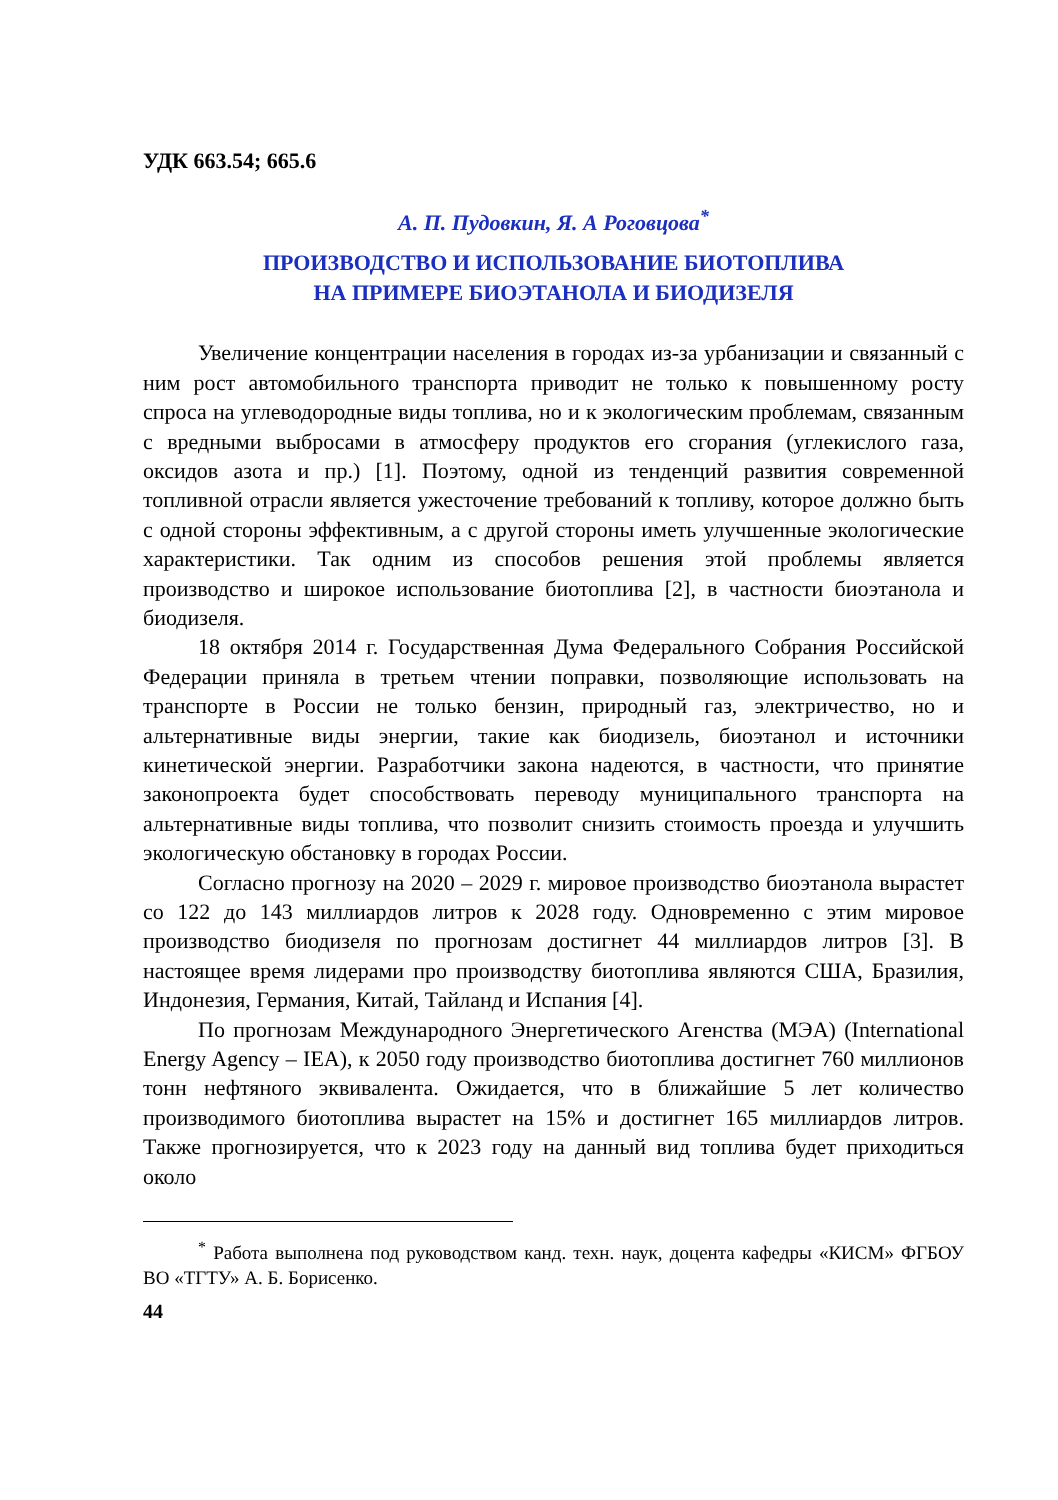УДК 663.54; 665.6
А. П. Пудовкин, Я. А Роговцова<sup>*</sup>
ПРОИЗВОДСТВО И ИСПОЛЬЗОВАНИЕ БИОТОПЛИВА
НА ПРИМЕРЕ БИОЭТАНОЛА И БИОДИЗЕЛЯ
Увеличение концентрации населения в городах из-за урбанизации и связанный с ним рост автомобильного транспорта приводит не только к повышенному росту спроса на углеводородные виды топлива, но и к экологическим проблемам, связанным с вредными выбросами в атмосферу продуктов его сгорания (углекислого газа, оксидов азота и пр.) [1]. Поэтому, одной из тенденций развития современной топливной отрасли является ужесточение требований к топливу, которое должно быть с одной стороны эффективным, а с другой стороны иметь улучшенные экологические характеристики. Так одним из способов решения этой проблемы является производство и широкое использование биотоплива [2], в частности биоэтанола и биодизеля.
18 октября 2014 г. Государственная Дума Федерального Собрания Российской Федерации приняла в третьем чтении поправки, позволяющие использовать на транспорте в России не только бензин, природный газ, электричество, но и альтернативные виды энергии, такие как биодизель, биоэтанол и источники кинетической энергии. Разработчики закона надеются, в частности, что принятие законопроекта будет способствовать переводу муниципального транспорта на альтернативные виды топлива, что позволит снизить стоимость проезда и улучшить экологическую обстановку в городах России.
Согласно прогнозу на 2020 – 2029 г. мировое производство биоэтанола вырастет со 122 до 143 миллиардов литров к 2028 году. Одновременно с этим мировое производство биодизеля по прогнозам достигнет 44 миллиардов литров [3]. В настоящее время лидерами про производству биотоплива являются США, Бразилия, Индонезия, Германия, Китай, Тайланд и Испания [4].
По прогнозам Международного Энергетического Агенства (МЭА) (International Energy Agency – IEA), к 2050 году производство биотоплива достигнет 760 миллионов тонн нефтяного эквивалента. Ожидается, что в ближайшие 5 лет количество производимого биотоплива вырастет на 15% и достигнет 165 миллиардов литров. Также прогнозируется, что к 2023 году на данный вид топлива будет приходиться около
<sup>*</sup> Работа выполнена под руководством канд. техн. наук, доцента кафедры «КИСМ» ФГБОУ ВО «ТГТУ» А. Б. Борисенко.
44